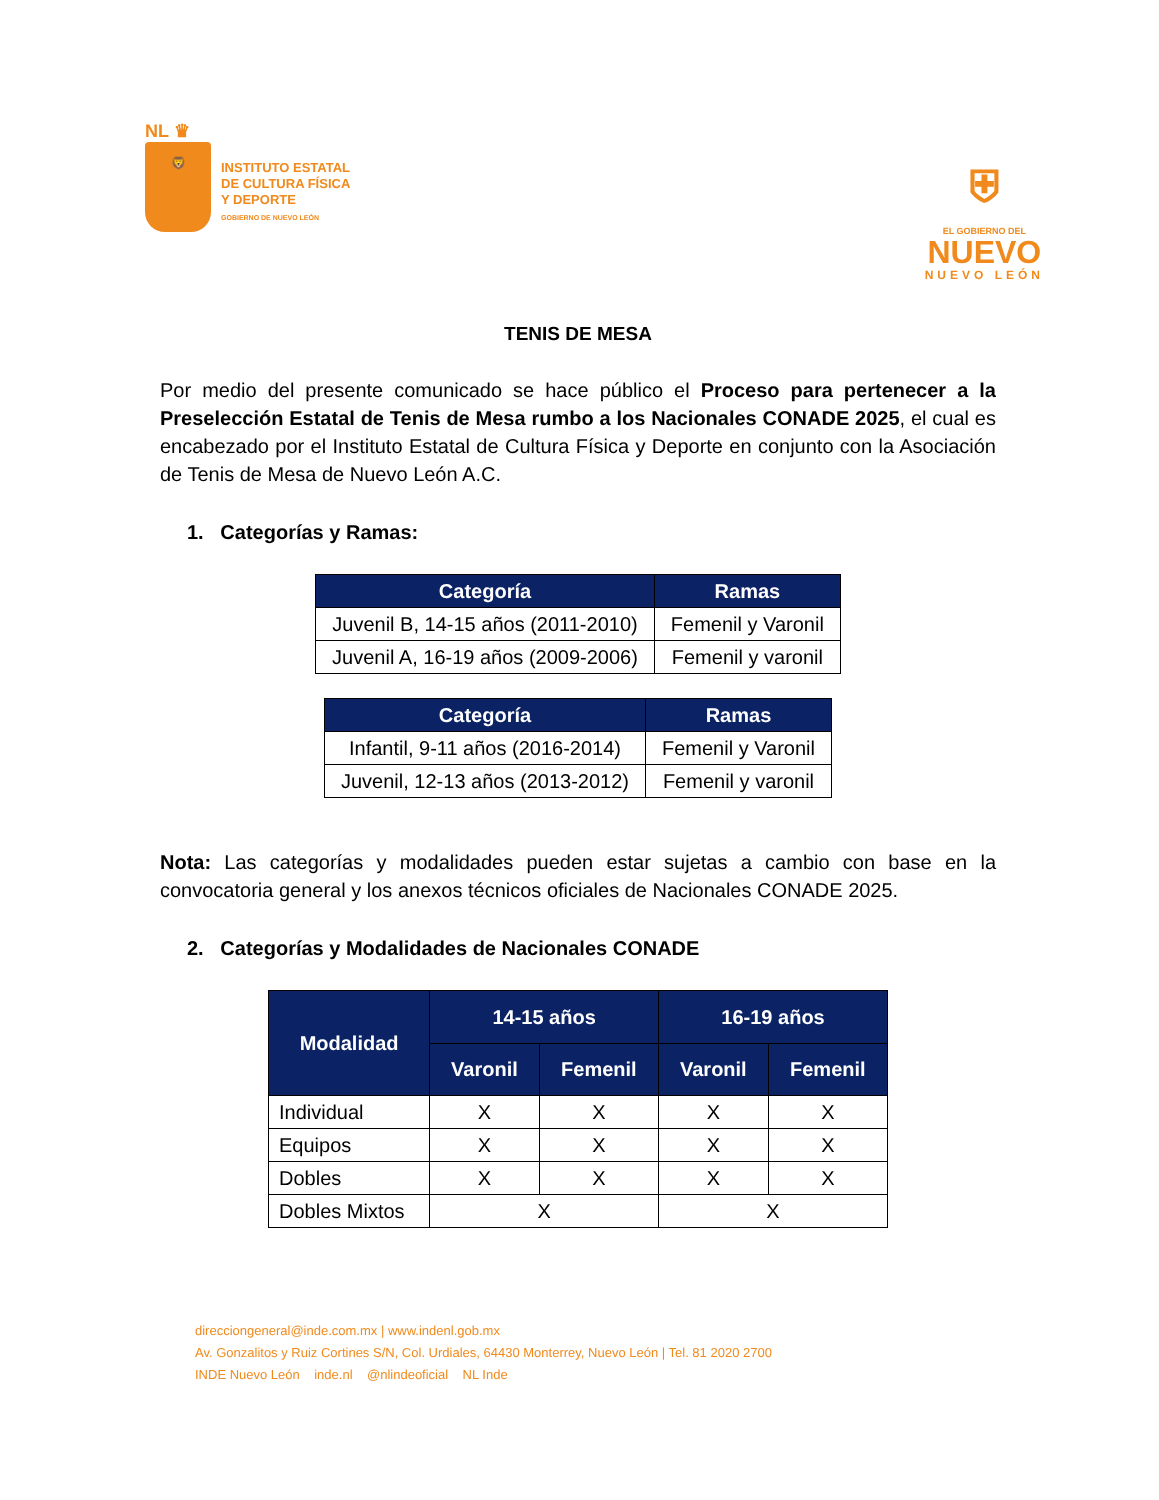NL ♛
🦁
INSTITUTO ESTATAL
DE CULTURA FÍSICA
Y DEPORTE
GOBIERNO DE NUEVO LEÓN
⛨
EL GOBIERNO DEL
NUEVO
NUEVO LEÓN
TENIS DE MESA
Por medio del presente comunicado se hace público el Proceso para pertenecer a la Preselección Estatal de Tenis de Mesa rumbo a los Nacionales CONADE 2025, el cual es encabezado por el Instituto Estatal de Cultura Física y Deporte en conjunto con la Asociación de Tenis de Mesa de Nuevo León A.C.
1. Categorías y Ramas:
| Categoría | Ramas |
| --- | --- |
| Juvenil B, 14-15 años (2011-2010) | Femenil y Varonil |
| Juvenil A, 16-19 años (2009-2006) | Femenil y varonil |
| Categoría | Ramas |
| --- | --- |
| Infantil, 9-11 años (2016-2014) | Femenil y Varonil |
| Juvenil, 12-13 años (2013-2012) | Femenil y varonil |
Nota: Las categorías y modalidades pueden estar sujetas a cambio con base en la convocatoria general y los anexos técnicos oficiales de Nacionales CONADE 2025.
2. Categorías y Modalidades de Nacionales CONADE
| Modalidad | 14-15 años | | 16-19 años | |
| --- | --- | --- | --- | --- |
| | Varonil | Femenil | Varonil | Femenil |
| Individual | X | X | X | X |
| Equipos | X | X | X | X |
| Dobles | X | X | X | X |
| Dobles Mixtos | X | | X | |
direcciongeneral@inde.com.mx | www.indenl.gob.mx
Av. Gonzalitos y Ruiz Cortines S/N, Col. Urdiales, 64430 Monterrey, Nuevo León | Tel. 81 2020 2700
INDE Nuevo León inde.nl @nlindeoficial NL Inde